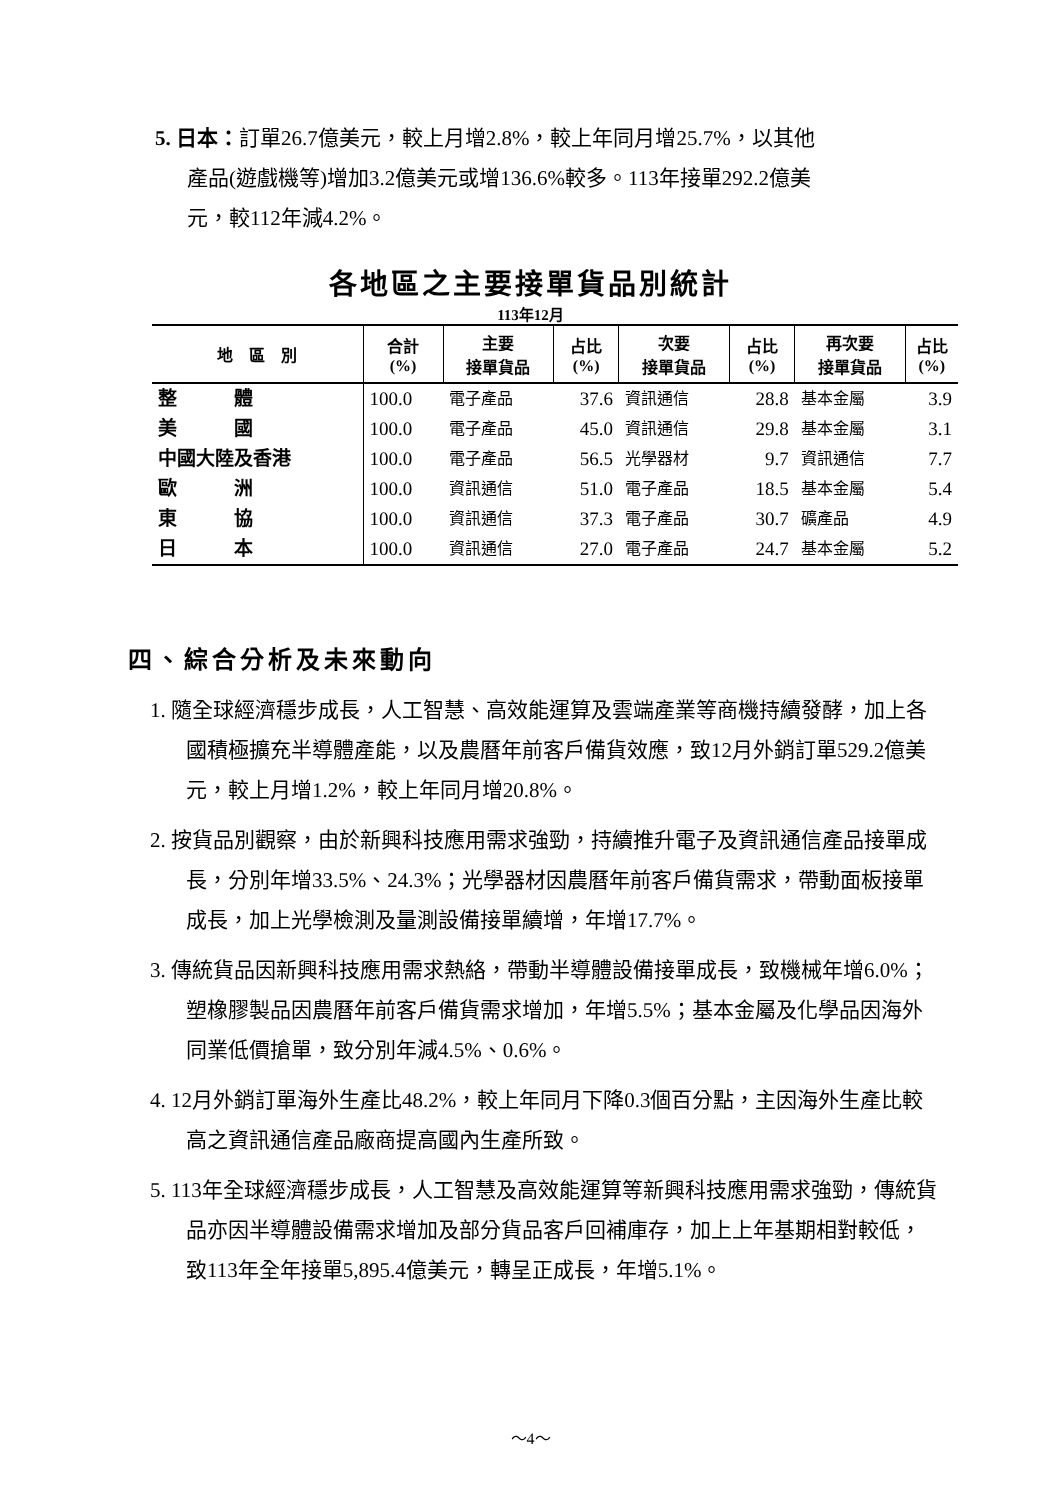5. 日本：訂單26.7億美元，較上月增2.8%，較上年同月增25.7%，以其他
產品(遊戲機等)增加3.2億美元或增136.6%較多。113年接單292.2億美
元，較112年減4.2%。
各地區之主要接單貨品別統計
113年12月
| 地 區 別 | 合計 (%) | 主要 接單貨品 | 占比 (%) | 次要 接單貨品 | 占比 (%) | 再次要 接單貨品 | 占比 (%) |
| --- | --- | --- | --- | --- | --- | --- | --- |
| 整 體 | 100.0 | 電子產品 | 37.6 | 資訊通信 | 28.8 | 基本金屬 | 3.9 |
| 美 國 | 100.0 | 電子產品 | 45.0 | 資訊通信 | 29.8 | 基本金屬 | 3.1 |
| 中國大陸及香港 | 100.0 | 電子產品 | 56.5 | 光學器材 | 9.7 | 資訊通信 | 7.7 |
| 歐 洲 | 100.0 | 資訊通信 | 51.0 | 電子產品 | 18.5 | 基本金屬 | 5.4 |
| 東 協 | 100.0 | 資訊通信 | 37.3 | 電子產品 | 30.7 | 礦產品 | 4.9 |
| 日 本 | 100.0 | 資訊通信 | 27.0 | 電子產品 | 24.7 | 基本金屬 | 5.2 |
四、綜合分析及未來動向
1. 隨全球經濟穩步成長，人工智慧、高效能運算及雲端產業等商機持續發酵，加上各國積極擴充半導體產能，以及農曆年前客戶備貨效應，致12月外銷訂單529.2億美元，較上月增1.2%，較上年同月增20.8%。
2. 按貨品別觀察，由於新興科技應用需求強勁，持續推升電子及資訊通信產品接單成長，分別年增33.5%、24.3%；光學器材因農曆年前客戶備貨需求，帶動面板接單成長，加上光學檢測及量測設備接單續增，年增17.7%。
3. 傳統貨品因新興科技應用需求熱絡，帶動半導體設備接單成長，致機械年增6.0%；塑橡膠製品因農曆年前客戶備貨需求增加，年增5.5%；基本金屬及化學品因海外同業低價搶單，致分別年減4.5%、0.6%。
4. 12月外銷訂單海外生產比48.2%，較上年同月下降0.3個百分點，主因海外生產比較高之資訊通信產品廠商提高國內生產所致。
5. 113年全球經濟穩步成長，人工智慧及高效能運算等新興科技應用需求強勁，傳統貨品亦因半導體設備需求增加及部分貨品客戶回補庫存，加上上年基期相對較低，致113年全年接單5,895.4億美元，轉呈正成長，年增5.1%。
～4～